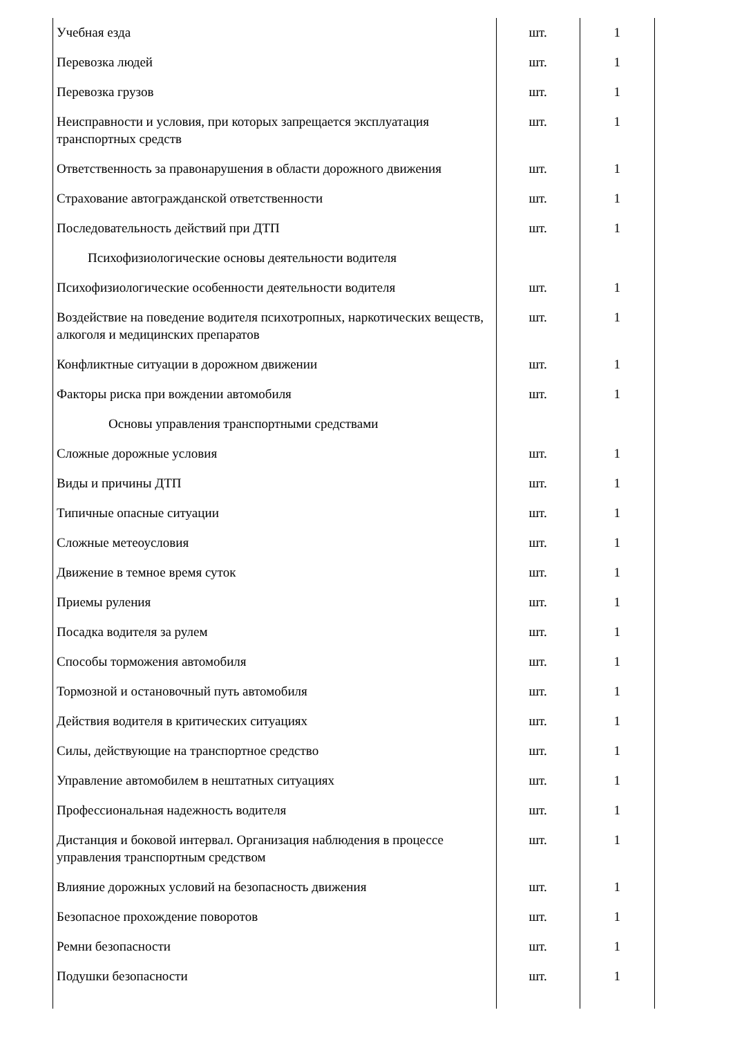| Учебная езда | шт. | 1 |
| Перевозка людей | шт. | 1 |
| Перевозка грузов | шт. | 1 |
| Неисправности и условия, при которых запрещается эксплуатация транспортных средств | шт. | 1 |
| Ответственность за правонарушения в области дорожного движения | шт. | 1 |
| Страхование автогражданской ответственности | шт. | 1 |
| Последовательность действий при ДТП | шт. | 1 |
| Психофизиологические основы деятельности водителя | | |
| Психофизиологические особенности деятельности водителя | шт. | 1 |
| Воздействие на поведение водителя психотропных, наркотических веществ, алкоголя и медицинских препаратов | шт. | 1 |
| Конфликтные ситуации в дорожном движении | шт. | 1 |
| Факторы риска при вождении автомобиля | шт. | 1 |
| Основы управления транспортными средствами | | |
| Сложные дорожные условия | шт. | 1 |
| Виды и причины ДТП | шт. | 1 |
| Типичные опасные ситуации | шт. | 1 |
| Сложные метеоусловия | шт. | 1 |
| Движение в темное время суток | шт. | 1 |
| Приемы руления | шт. | 1 |
| Посадка водителя за рулем | шт. | 1 |
| Способы торможения автомобиля | шт. | 1 |
| Тормозной и остановочный путь автомобиля | шт. | 1 |
| Действия водителя в критических ситуациях | шт. | 1 |
| Силы, действующие на транспортное средство | шт. | 1 |
| Управление автомобилем в нештатных ситуациях | шт. | 1 |
| Профессиональная надежность водителя | шт. | 1 |
| Дистанция и боковой интервал. Организация наблюдения в процессе управления транспортным средством | шт. | 1 |
| Влияние дорожных условий на безопасность движения | шт. | 1 |
| Безопасное прохождение поворотов | шт. | 1 |
| Ремни безопасности | шт. | 1 |
| Подушки безопасности | шт. | 1 |